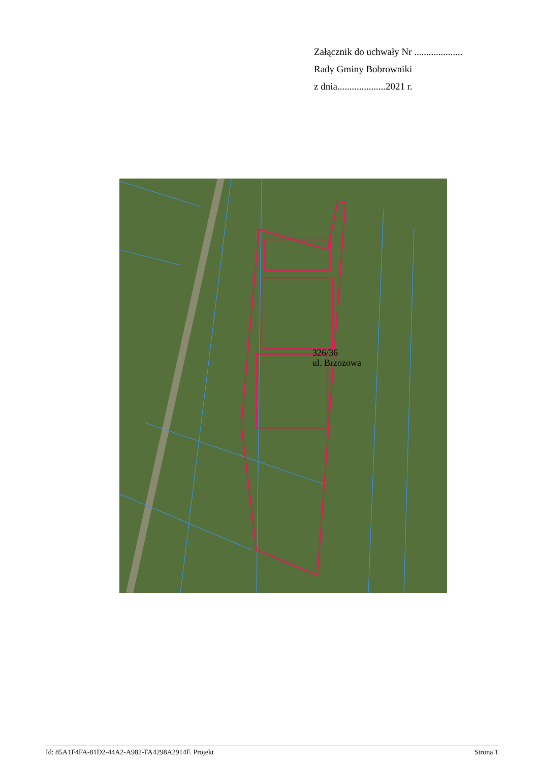Załącznik do uchwały Nr ....................
Rady Gminy Bobrowniki
z dnia....................2021 r.
326/36
ul. Brzozowa
Id: 85A1F4FA-81D2-44A2-A982-FA4298A2914F. Projekt Strona 1